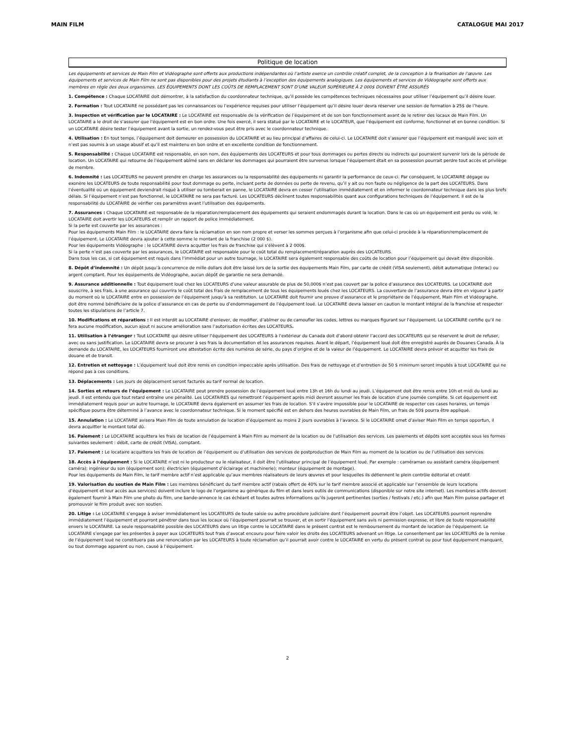MAIN FILM CATALOGUE MAI 2017
Politique de location
Les équipements et services de Main Film et Vidéographe sont offerts aux productions indépendantes où l’artiste exerce un contrôle créatif complet, de la conception à la finalisation de l’œuvre. Les équipements et services de Main Film ne sont pas disponibles pour des projets étudiants à l’exception des équipements analogiques. Les équipements et services de Vidéographe sont offerts aux membres en règle des deux organismes. LES ÉQUIPEMENTS DONT LES COÛTS DE REMPLACEMENT SONT D’UNE VALEUR SUPÉRIEURE À 2 000$ DOIVENT ÊTRE ASSURÉS
1. Compétence : Chaque LOCATAIRE doit démontrer, à la satisfaction du coordonnateur technique, qu’il possède les compétences techniques nécessaires pour utiliser l’équipement qu’il désire louer.
2. Formation : Tout LOCATAIRE ne possédant pas les connaissances ou l’expérience requises pour utiliser l’équipement qu’il désire louer devra réserver une session de formation à 25$ de l’heure.
3. Inspection et vérification par le LOCATAIRE : Le LOCATAIRE est responsable de la vérification de l’équipement et de son bon fonctionnement avant de le retirer des locaux de Main Film. Un LOCATAIRE a le droit de s’assurer que l’équipement est en bon ordre. Une fois exercé, il sera statué par le LOCATAIRE et le LOCATEUR, que l’équipement est conforme, fonctionnel et en bonne condition. Si un LOCATAIRE désire tester l’équipement avant la sortie, un rendez-vous peut être pris avec le coordonnateur technique.
4. Utilisation : En tout temps, l’équipement doit demeurer en possession du LOCATAIRE et au lieu principal d’affaires de celui-ci. Le LOCATAIRE doit s’assurer que l’équipement est manipulé avec soin et n’est pas soumis à un usage abusif et qu’il est maintenu en bon ordre et en excellente condition de fonctionnement.
5. Responsabilité : Chaque LOCATAIRE est responsable, en son nom, des équipements des LOCATEURS et pour tous dommages ou pertes directs ou indirects qui pourraient survenir lors de la période de location. Un LOCATAIRE qui retourne de l’équipement abîmé sans en déclarer les dommages qui pourraient être survenus lorsque l’équipement était en sa possession pourrait perdre tout accès et privilège de membre.
6. Indemnité : Les LOCATEURS ne peuvent prendre en charge les assurances ou la responsabilité des équipements ni garantir la performance de ceux-ci. Par conséquent, le LOCATAIRE dégage ou exonère les LOCATEURS de toute responsabilité pour tout dommage ou perte, incluant perte de données ou perte de revenu, qu’il y ait ou non faute ou négligence de la part des LOCATEURS. Dans l’éventualité où un équipement deviendrait risqué à utiliser ou tomberait en panne, le LOCATAIRE devra en cesser l’utilisation immédiatement et en informer le coordonnateur technique dans les plus brefs délais. Si l’équipement n’est pas fonctionnel, le LOCATAIRE ne sera pas facturé. Les LOCATEURS déclinent toutes responsabilités quant aux configurations techniques de l’équipement. Il est de la responsabilité du LOCATAIRE de vérifier ces paramètres avant l’utilisation des équipements.
7. Assurances : Chaque LOCATAIRE est responsable de la réparation/remplacement des équipements qui seraient endommagés durant la location. Dans le cas où un équipement est perdu ou volé, le LOCATAIRE doit avertir les LOCATEURS et remplir un rapport de police immédiatement.
Si la perte est couverte par les assurances :
Pour les équipements Main Film : le LOCATAIRE devra faire la réclamation en son nom propre et verser les sommes perçues à l’organisme afin que celui-ci procède à la réparation/remplacement de l’équipement. Le LOCATAIRE devra ajouter à cette somme le montant de la franchise (2 000 $).
Pour les équipements Vidéographe : le LOCATAIRE devra acquitter les frais de franchise qui s’élèvent à 2 000$.
Si la perte n’est pas couverte par les assurances, le LOCATAIRE est responsable pour le coût total du remplacement/réparation auprès des LOCATEURS.
Dans tous les cas, si cet équipement est requis dans l’immédiat pour un autre tournage, le LOCATAIRE sera également responsable des coûts de location pour l’équipement qui devait être disponible.
8. Dépôt d’indemnité : Un dépôt jusqu’à concurrence de mille dollars doit être laissé lors de la sortie des équipements Main Film, par carte de crédit (VISA seulement), débit automatique (Interac) ou argent comptant. Pour les équipements de Vidéographe, aucun dépôt de garantie ne sera demandé.
9. Assurance additionnelle : Tout équipement loué chez les LOCATEURS d’une valeur assurable de plus de 50,000$ n’est pas couvert par la police d’assurance des LOCATEURS. Le LOCATAIRE doit souscrire, à ses frais, à une assurance qui couvrira le coût total des frais de remplacement de tous les équipements loués chez les LOCATEURS. La couverture de l’assurance devra être en vigueur à partir du moment où le LOCATAIRE entre en possession de l’équipement jusqu’à sa restitution. Le LOCATAIRE doit fournir une preuve d’assurance et le propriétaire de l’équipement, Main Film et Vidéographe, doit être nommé bénéficiaire de la police d’assurance en cas de perte ou d’endommagement de l’équipement loué. Le LOCATAIRE devra laisser en caution le montant intégral de la franchise et respecter toutes les stipulations de l’article 7.
10. Modifications et réparations : Il est interdit au LOCATAIRE d’enlever, de modifier, d’abîmer ou de camoufler les codes, lettres ou marques figurant sur l’équipement. Le LOCATAIRE certifie qu’il ne fera aucune modification, aucun ajout ni aucune amélioration sans l’autorisation écrites des LOCATEURS.
11. Utilisation à l’étranger : Tout LOCATAIRE qui désire utiliser l’équipement des LOCATEURS à l’extérieur du Canada doit d’abord obtenir l’accord des LOCATEURS qui se réservent le droit de refuser, avec ou sans justification. Le LOCATAIRE devra se procurer à ses frais la documentation et les assurances requises. Avant le départ, l’équipement loué doit être enregistré auprès de Douanes Canada. À la demande du LOCATAIRE, les LOCATEURS fourniront une attestation écrite des numéros de série, du pays d’origine et de la valeur de l’équipement. Le LOCATAIRE devra prévoir et acquitter les frais de douane et de transit.
12. Entretien et nettoyage : L’équipement loué doit être remis en condition impeccable après utilisation. Des frais de nettoyage et d’entretien de 50 $ minimum seront imputés à tout LOCATAIRE qui ne répond pas à ces conditions.
13. Déplacements : Les jours de déplacement seront facturés au tarif normal de location.
14. Sorties et retours de l’équipement : Le LOCATAIRE peut prendre possession de l’équipement loué entre 13h et 16h du lundi au jeudi. L’équipement doit être remis entre 10h et midi du lundi au jeudi. Il est entendu que tout retard entraîne une pénalité. Les LOCATAIRES qui remettront l’équipement après midi devront assumer les frais de location d’une journée complète. Si cet équipement est immédiatement requis pour un autre tournage, le LOCATAIRE devra également en assumer les frais de location. S’il s’avère impossible pour le LOCATAIRE de respecter ces cases horaires, un temps spécifique pourra être déterminé à l’avance avec le coordonnateur technique. Si le moment spécifié est en dehors des heures ouvrables de Main Film, un frais de 50$ pourra être appliqué.
15. Annulation : Le LOCATAIRE avisera Main Film de toute annulation de location d’équipement au moins 2 jours ouvrables à l’avance. Si le LOCATAIRE omet d’aviser Main Film en temps opportun, il devra acquitter le montant total dû.
16. Paiement : Le LOCATAIRE acquittera les frais de location de l’équipement à Main Film au moment de la location ou de l’utilisation des services. Les paiements et dépôts sont acceptés sous les formes suivantes seulement : débit, carte de crédit (VISA), comptant.
17. Paiement : Le locataire acquittera les frais de location de l’équipement ou d’utilisation des services de postproduction de Main Film au moment de la location ou de l’utilisation des services.
18. Accès à l’équipement : Si le LOCATAIRE n’est ni le producteur ou le réalisateur, il doit être l’utilisateur principal de l’équipement loué. Par exemple : caméraman ou assistant caméra (équipement caméra); ingénieur du son (équipement son); électricien (équipement d’éclairage et machinerie); monteur (équipement de montage).
Pour les équipements de Main Film, le tarif membre actif n’est applicable qu’aux membres réalisateurs de leurs œuvres et pour lesquelles ils détiennent le plein contrôle éditorial et créatif.
19. Valorisation du soutien de Main Film : Les membres bénéficiant du tarif membre actif (rabais offert de 40% sur le tarif membre associé et applicable sur l’ensemble de leurs locations d’équipement et leur accès aux services) doivent inclure le logo de l’organisme au générique du film et dans leurs outils de communications (disponible sur notre site internet). Les membres actifs devront également fournir à Main Film une photo du film, une bande-annonce le cas échéant et toutes autres informations qu’ils jugeront pertinentes (sorties / festivals / etc.) afin que Main Film puisse partager et promouvoir le film produit avec son soutien.
20. Litige : Le LOCATAIRE s’engage à aviser immédiatement les LOCATEURS de toute saisie ou autre procédure judiciaire dont l’équipement pourrait être l’objet. Les LOCATEURS pourront reprendre immédiatement l’équipement et pourront pénétrer dans tous les locaux où l’équipement pourrait se trouver, et en sortir l’équipement sans avis ni permission expresse, et libre de toute responsabilité envers le LOCATAIRE. La seule responsabilité possible des LOCATEURS dans un litige contre le LOCATAIRE dans le présent contrat est le remboursement du montant de location de l’équipement. Le LOCATAIRE s’engage par les présentes à payer aux LOCATEURS tout frais d’avocat encouru pour faire valoir les droits des LOCATEURS advenant un litige. Le consentement par les LOCATEURS de la remise de l’équipement loué ne constituera pas une renonciation par les LOCATEURS à toute réclamation qu’il pourrait avoir contre le LOCATAIRE en vertu du présent contrat ou pour tout équipement manquant, ou tout dommage apparent ou non, causé à l’équipement.
2